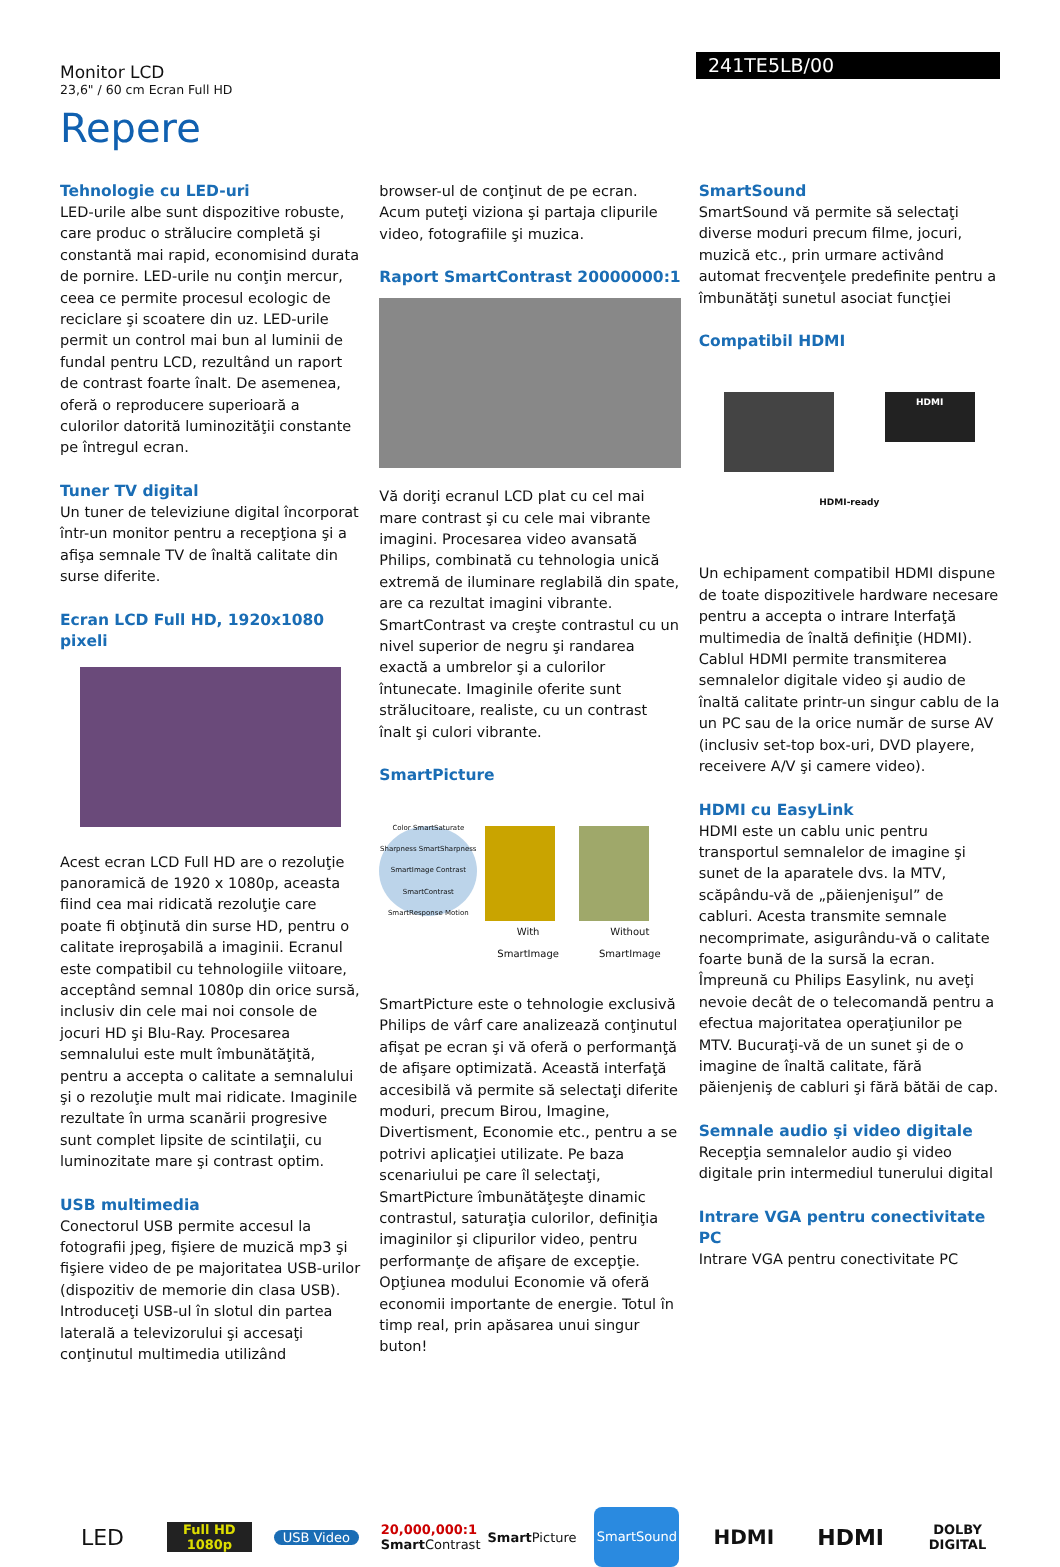Monitor LCD
23,6" / 60 cm Ecran Full HD
241TE5LB/00
Repere
Tehnologie cu LED-uri
LED-urile albe sunt dispozitive robuste, care produc o strălucire completă şi constantă mai rapid, economisind durata de pornire. LED-urile nu conţin mercur, ceea ce permite procesul ecologic de reciclare şi scoatere din uz. LED-urile permit un control mai bun al luminii de fundal pentru LCD, rezultând un raport de contrast foarte înalt. De asemenea, oferă o reproducere superioară a culorilor datorită luminozităţii constante pe întregul ecran.
Tuner TV digital
Un tuner de televiziune digital încorporat într-un monitor pentru a recepţiona şi a afişa semnale TV de înaltă calitate din surse diferite.
Ecran LCD Full HD, 1920x1080 pixeli
Acest ecran LCD Full HD are o rezoluţie panoramică de 1920 x 1080p, aceasta fiind cea mai ridicată rezoluţie care poate fi obţinută din surse HD, pentru o calitate ireproşabilă a imaginii. Ecranul este compatibil cu tehnologiile viitoare, acceptând semnal 1080p din orice sursă, inclusiv din cele mai noi console de jocuri HD şi Blu-Ray. Procesarea semnalului este mult îmbunătăţită, pentru a accepta o calitate a semnalului şi o rezoluţie mult mai ridicate. Imaginile rezultate în urma scanării progresive sunt complet lipsite de scintilaţii, cu luminozitate mare şi contrast optim.
USB multimedia
Conectorul USB permite accesul la fotografii jpeg, fişiere de muzică mp3 şi fişiere video de pe majoritatea USB-urilor (dispozitiv de memorie din clasa USB). Introduceţi USB-ul în slotul din partea laterală a televizorului şi accesaţi conţinutul multimedia utilizând
browser-ul de conţinut de pe ecran. Acum puteţi viziona şi partaja clipurile video, fotografiile şi muzica.
Raport SmartContrast 20000000:1
Vă doriţi ecranul LCD plat cu cel mai mare contrast şi cu cele mai vibrante imagini. Procesarea video avansată Philips, combinată cu tehnologia unică extremă de iluminare reglabilă din spate, are ca rezultat imagini vibrante. SmartContrast va creşte contrastul cu un nivel superior de negru şi randarea exactă a umbrelor şi a culorilor întunecate. Imaginile oferite sunt strălucitoare, realiste, cu un contrast înalt şi culori vibrante.
SmartPicture
Color SmartSaturate Sharpness SmartSharpness SmartImage Contrast SmartContrast SmartResponse Motion
With SmartImage Without SmartImage
SmartPicture este o tehnologie exclusivă Philips de vârf care analizează conţinutul afişat pe ecran şi vă oferă o performanţă de afişare optimizată. Această interfaţă accesibilă vă permite să selectaţi diferite moduri, precum Birou, Imagine, Divertisment, Economie etc., pentru a se potrivi aplicaţiei utilizate. Pe baza scenariului pe care îl selectaţi, SmartPicture îmbunătăţeşte dinamic contrastul, saturaţia culorilor, definiţia imaginilor şi clipurilor video, pentru performanţe de afişare de excepţie. Opţiunea modului Economie vă oferă economii importante de energie. Totul în timp real, prin apăsarea unui singur buton!
SmartSound
SmartSound vă permite să selectaţi diverse moduri precum filme, jocuri, muzică etc., prin urmare activând automat frecvenţele predefinite pentru a îmbunătăţi sunetul asociat funcţiei
Compatibil HDMI
HDMI
HDMI-ready
Un echipament compatibil HDMI dispune de toate dispozitivele hardware necesare pentru a accepta o intrare Interfaţă multimedia de înaltă definiţie (HDMI). Cablul HDMI permite transmiterea semnalelor digitale video şi audio de înaltă calitate printr-un singur cablu de la un PC sau de la orice număr de surse AV (inclusiv set-top box-uri, DVD playere, receivere A/V şi camere video).
HDMI cu EasyLink
HDMI este un cablu unic pentru transportul semnalelor de imagine şi sunet de la aparatele dvs. la MTV, scăpându-vă de „păienjenişul” de cabluri. Acesta transmite semnale necomprimate, asigurându-vă o calitate foarte bună de la sursă la ecran. Împreună cu Philips Easylink, nu aveţi nevoie decât de o telecomandă pentru a efectua majoritatea operaţiunilor pe MTV. Bucuraţi-vă de un sunet şi de o imagine de înaltă calitate, fără păienjeniş de cabluri şi fără bătăi de cap.
Semnale audio şi video digitale
Recepţia semnalelor audio şi video digitale prin intermediul tunerului digital
Intrare VGA pentru conectivitate PC
Intrare VGA pentru conectivitate PC
LED
Full HD 1080p
USB Video
20,000,000:1
Smart Contrast
Smart Picture
SmartSound
HDMI HDMI
DOLBY
DIGITAL